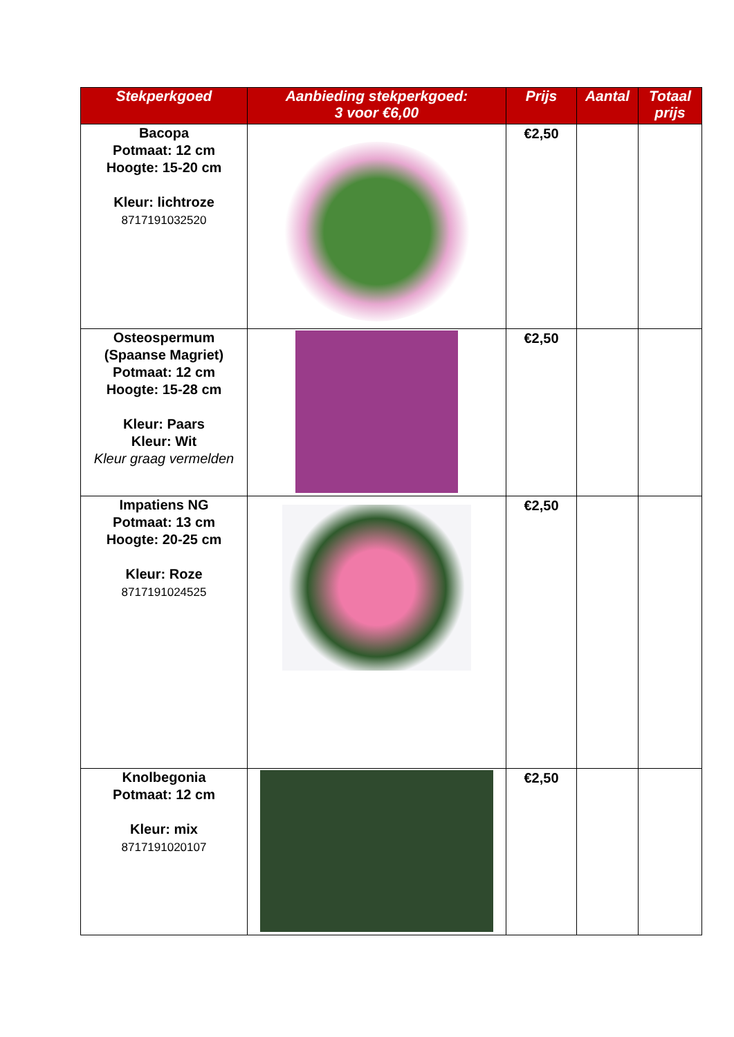| Stekperkgoed | Aanbieding stekperkgoed: 3 voor €6,00 | Prijs | Aantal | Totaal prijs |
| --- | --- | --- | --- | --- |
| Bacopa Potmaat: 12 cm Hoogte: 15-20 cm Kleur: lichtroze 8717191032520 | | €2,50 | | |
| Osteospermum (Spaanse Magriet) Potmaat: 12 cm Hoogte: 15-28 cm Kleur: Paars Kleur: Wit Kleur graag vermelden | | €2,50 | | |
| Impatiens NG Potmaat: 13 cm Hoogte: 20-25 cm Kleur: Roze 8717191024525 | | €2,50 | | |
| Knolbegonia Potmaat: 12 cm Kleur: mix 8717191020107 | | €2,50 | | |